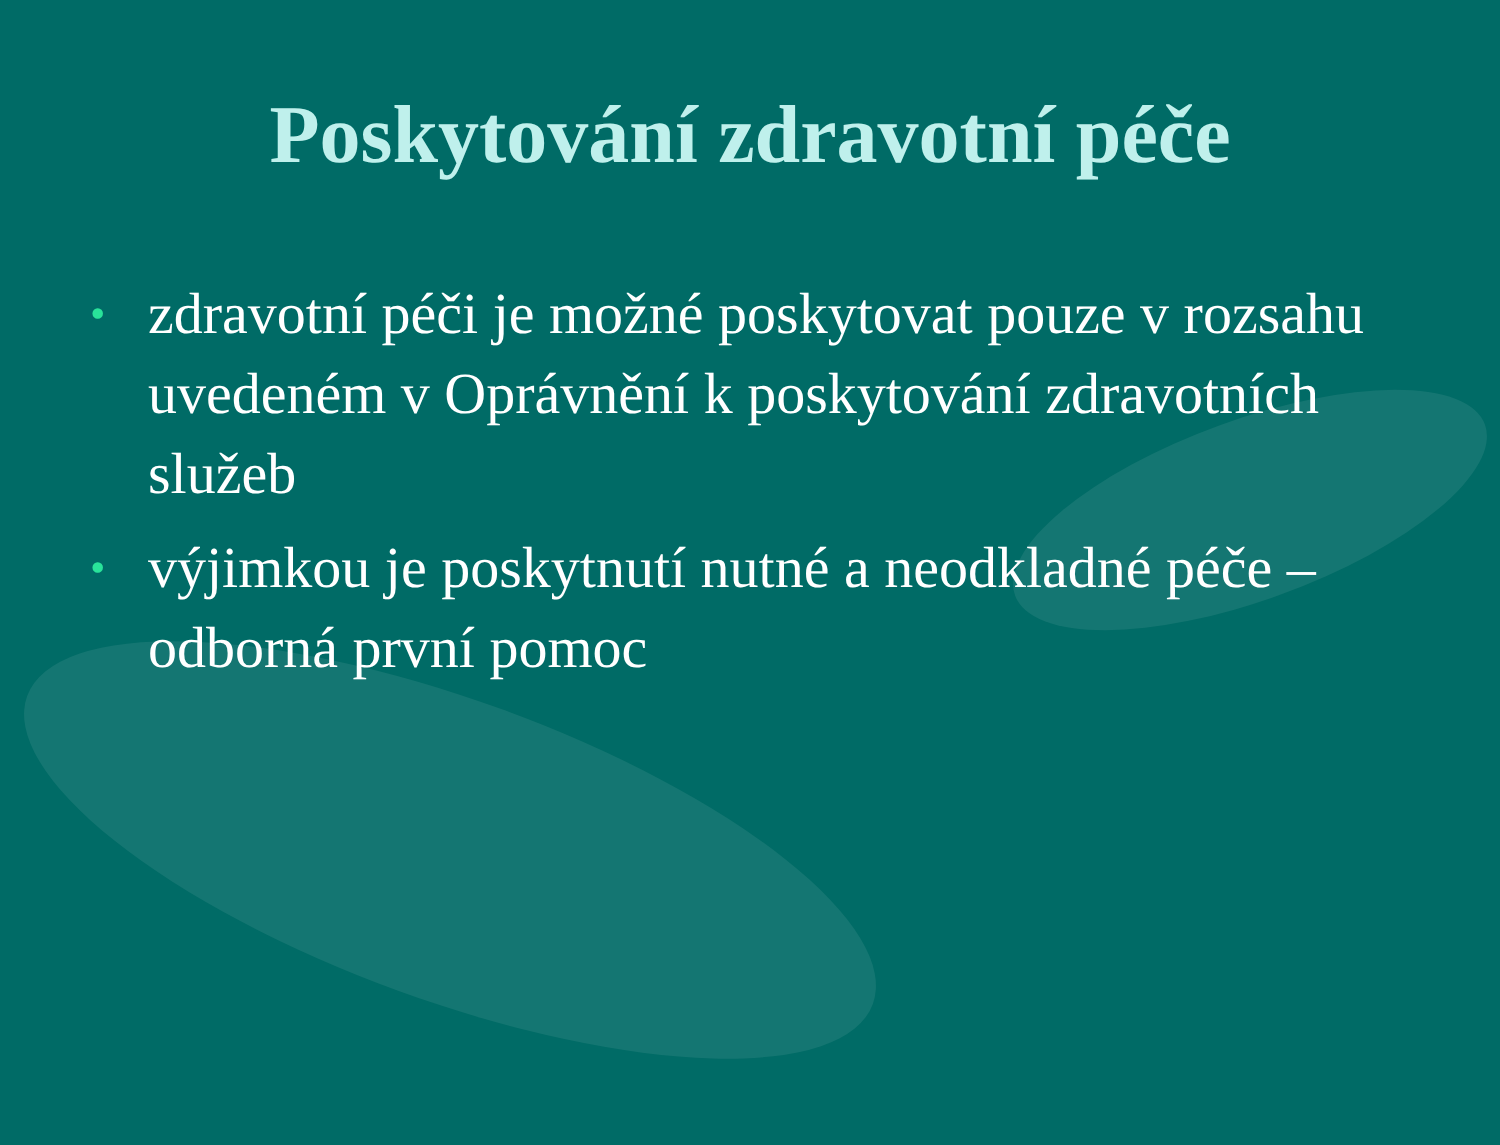Poskytování zdravotní péče
• zdravotní péči je možné poskytovat pouze v rozsahu uvedeném v Oprávnění k poskytování zdravotních služeb
• výjimkou je poskytnutí nutné a neodkladné péče – odborná první pomoc